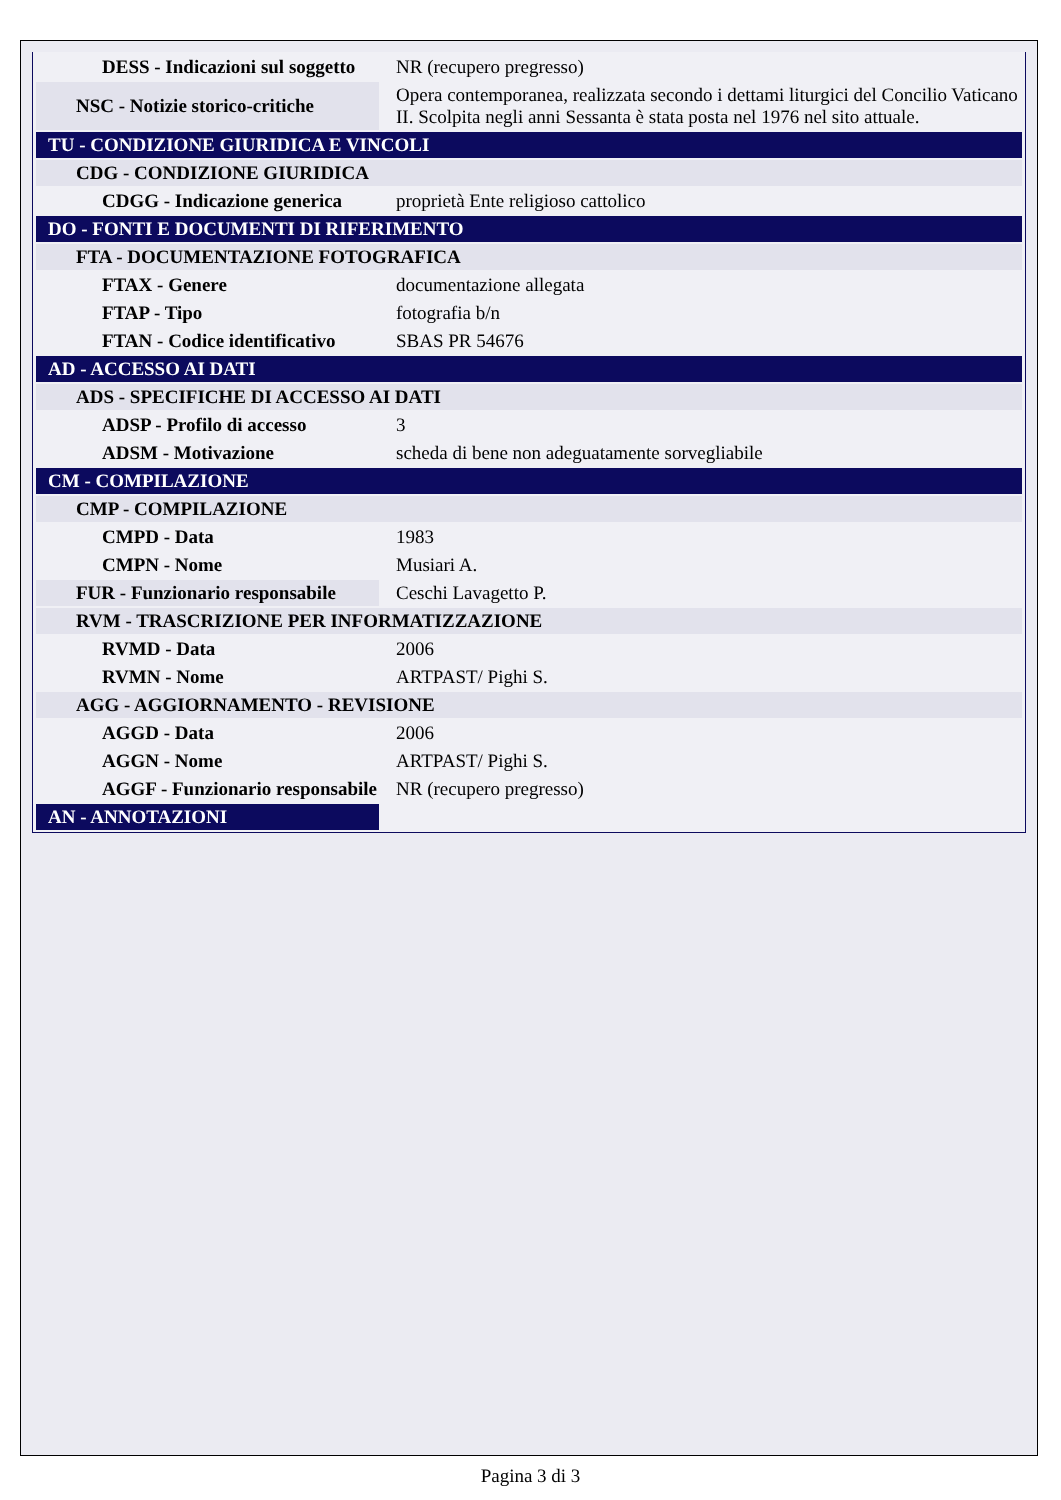| DESS - Indicazioni sul soggetto | NR (recupero pregresso) |
| NSC - Notizie storico-critiche | Opera contemporanea, realizzata secondo i dettami liturgici del Concilio Vaticano II. Scolpita negli anni Sessanta è stata posta nel 1976 nel sito attuale. |
| TU - CONDIZIONE GIURIDICA E VINCOLI | |
| CDG - CONDIZIONE GIURIDICA | |
| CDGG - Indicazione generica | proprietà Ente religioso cattolico |
| DO - FONTI E DOCUMENTI DI RIFERIMENTO | |
| FTA - DOCUMENTAZIONE FOTOGRAFICA | |
| FTAX - Genere | documentazione allegata |
| FTAP - Tipo | fotografia b/n |
| FTAN - Codice identificativo | SBAS PR 54676 |
| AD - ACCESSO AI DATI | |
| ADS - SPECIFICHE DI ACCESSO AI DATI | |
| ADSP - Profilo di accesso | 3 |
| ADSM - Motivazione | scheda di bene non adeguatamente sorvegliabile |
| CM - COMPILAZIONE | |
| CMP - COMPILAZIONE | |
| CMPD - Data | 1983 |
| CMPN - Nome | Musiari A. |
| FUR - Funzionario responsabile | Ceschi Lavagetto P. |
| RVM - TRASCRIZIONE PER INFORMATIZZAZIONE | |
| RVMD - Data | 2006 |
| RVMN - Nome | ARTPAST/ Pighi S. |
| AGG - AGGIORNAMENTO - REVISIONE | |
| AGGD - Data | 2006 |
| AGGN - Nome | ARTPAST/ Pighi S. |
| AGGF - Funzionario responsabile | NR (recupero pregresso) |
| AN - ANNOTAZIONI | |
Pagina 3 di 3